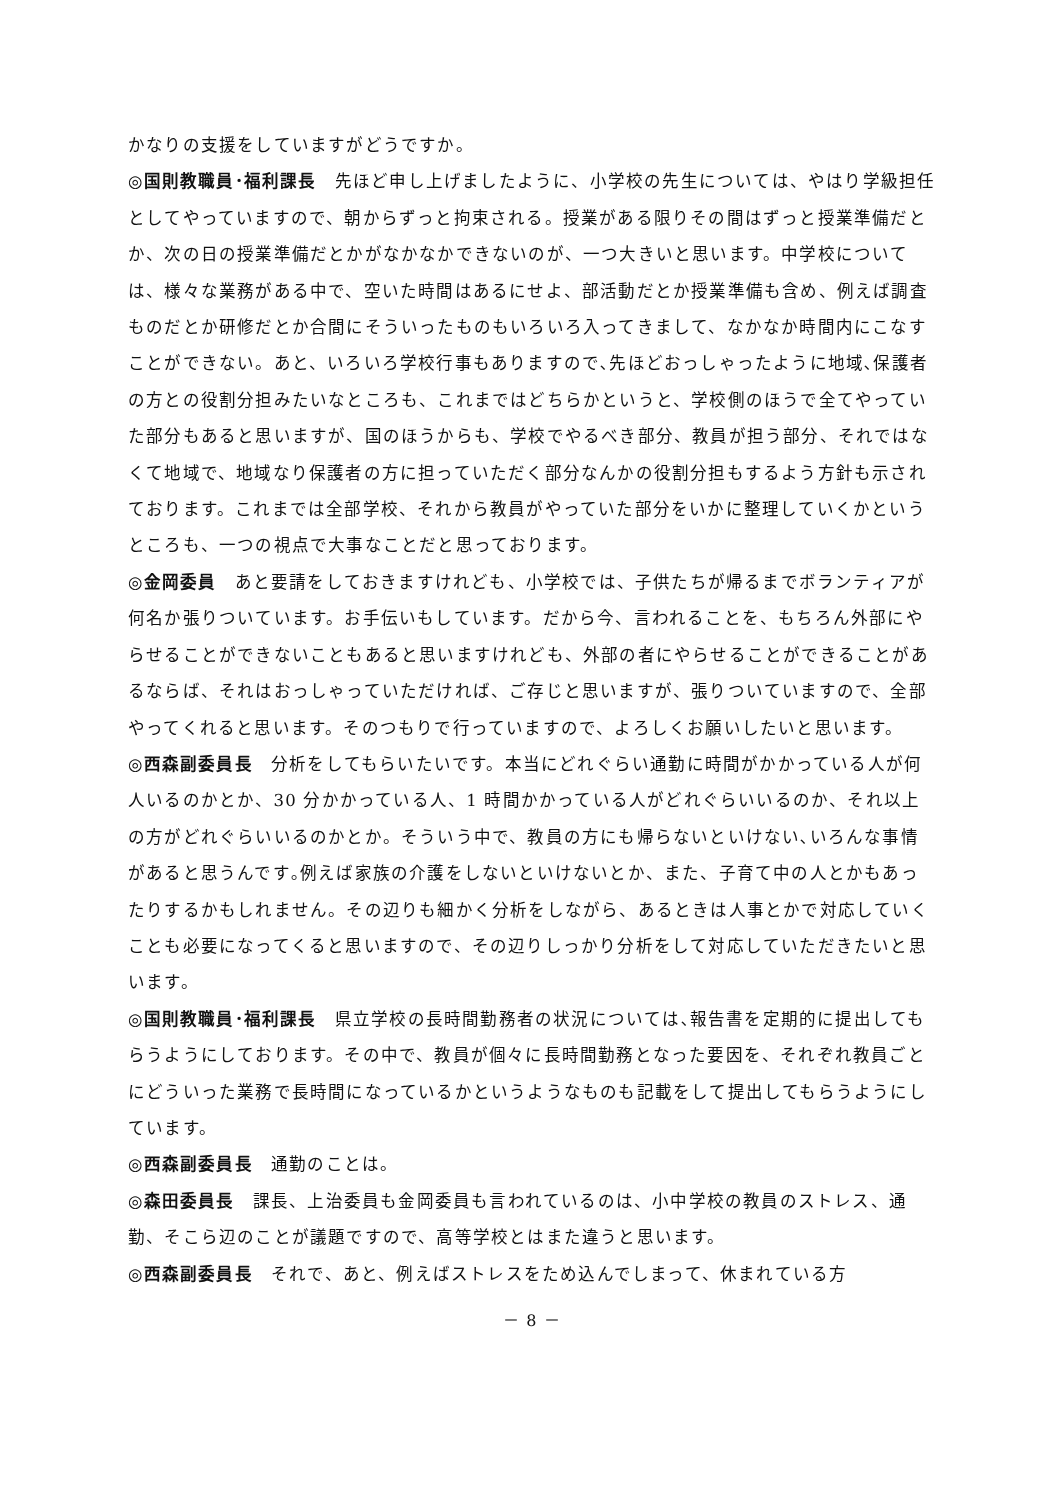かなりの支援をしていますがどうですか。
◎国則教職員･福利課長　先ほど申し上げましたように、小学校の先生については、やはり学級担任としてやっていますので、朝からずっと拘束される。授業がある限りその間はずっと授業準備だとか、次の日の授業準備だとかがなかなかできないのが、一つ大きいと思います。中学校については、様々な業務がある中で、空いた時間はあるにせよ、部活動だとか授業準備も含め、例えば調査ものだとか研修だとか合間にそういったものもいろいろ入ってきまして、なかなか時間内にこなすことができない。あと、いろいろ学校行事もありますので､先ほどおっしゃったように地域､保護者の方との役割分担みたいなところも、これまではどちらかというと、学校側のほうで全てやっていた部分もあると思いますが、国のほうからも、学校でやるべき部分、教員が担う部分、それではなくて地域で、地域なり保護者の方に担っていただく部分なんかの役割分担もするよう方針も示されております。これまでは全部学校、それから教員がやっていた部分をいかに整理していくかというところも、一つの視点で大事なことだと思っております。
◎金岡委員　あと要請をしておきますけれども、小学校では、子供たちが帰るまでボランティアが何名か張りついています。お手伝いもしています。だから今、言われることを、もちろん外部にやらせることができないこともあると思いますけれども、外部の者にやらせることができることがあるならば、それはおっしゃっていただければ、ご存じと思いますが、張りついていますので、全部やってくれると思います。そのつもりで行っていますので、よろしくお願いしたいと思います。
◎西森副委員長　分析をしてもらいたいです。本当にどれぐらい通勤に時間がかかっている人が何人いるのかとか、30 分かかっている人、1 時間かかっている人がどれぐらいいるのか、それ以上の方がどれぐらいいるのかとか。そういう中で、教員の方にも帰らないといけない､いろんな事情があると思うんです｡例えば家族の介護をしないといけないとか、また、子育て中の人とかもあったりするかもしれません。その辺りも細かく分析をしながら、あるときは人事とかで対応していくことも必要になってくると思いますので、その辺りしっかり分析をして対応していただきたいと思います。
◎国則教職員･福利課長　県立学校の長時間勤務者の状況については､報告書を定期的に提出してもらうようにしております。その中で、教員が個々に長時間勤務となった要因を、それぞれ教員ごとにどういった業務で長時間になっているかというようなものも記載をして提出してもらうようにしています。
◎西森副委員長　通勤のことは。
◎森田委員長　課長、上治委員も金岡委員も言われているのは、小中学校の教員のストレス、通勤、そこら辺のことが議題ですので、高等学校とはまた違うと思います。
◎西森副委員長　それで、あと、例えばストレスをため込んでしまって、休まれている方
－ 8 －